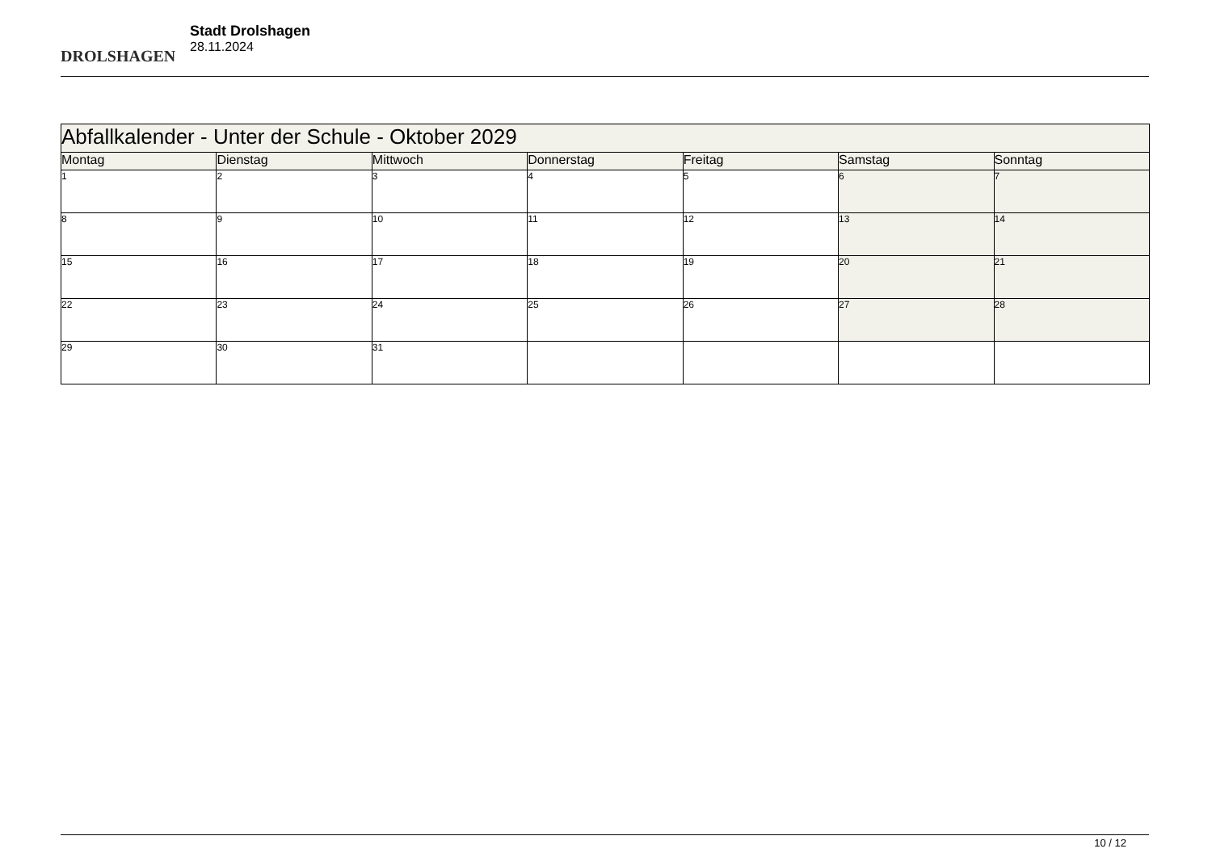DROLSHAGEN
Stadt Drolshagen
28.11.2024
| Abfallkalender - Unter der Schule - Oktober 2029 | | | | | | |
| --- | --- | --- | --- | --- | --- | --- |
| Montag | Dienstag | Mittwoch | Donnerstag | Freitag | Samstag | Sonntag |
| 1 | 2 | 3 | 4 | 5 | 6 | 7 |
| 8 | 9 | 10 | 11 | 12 | 13 | 14 |
| 15 | 16 | 17 | 18 | 19 | 20 | 21 |
| 22 | 23 | 24 | 25 | 26 | 27 | 28 |
| 29 | 30 | 31 | | | | |
10 / 12